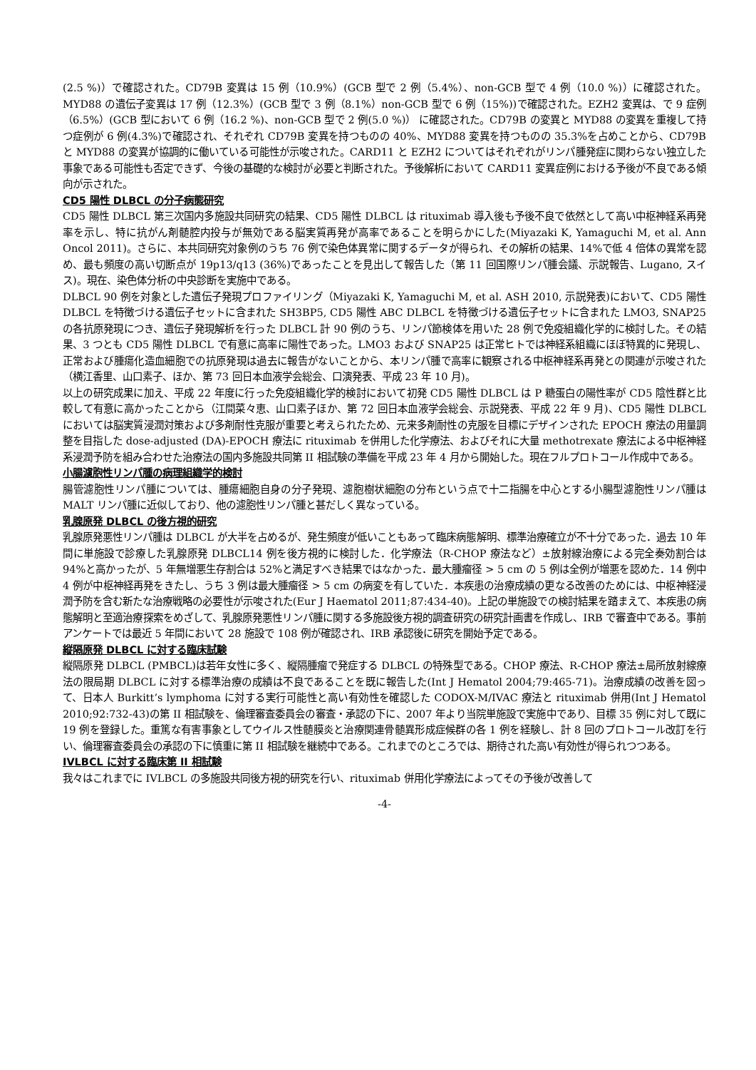(2.5 %)）で確認された。CD79B 変異は 15 例（10.9%）(GCB 型で 2 例（5.4%）、non-GCB 型で 4 例（10.0 %)）に確認された。MYD88 の遺伝子変異は 17 例（12.3%）(GCB 型で 3 例（8.1%）non-GCB 型で 6 例（15%))で確認された。EZH2 変異は、で 9 症例（6.5%）(GCB 型において 6 例（16.2 %)、non-GCB 型で 2 例(5.0 %)） に確認された。CD79B の変異と MYD88 の変異を重複して持つ症例が 6 例(4.3%)で確認され、それぞれ CD79B 変異を持つものの 40%、MYD88 変異を持つものの 35.3%を占めことから、CD79B と MYD88 の変異が協調的に働いている可能性が示唆された。CARD11 と EZH2 についてはそれぞれがリンパ腫発症に関わらない独立した事象である可能性も否定できず、今後の基礎的な検討が必要と判断された。予後解析において CARD11 変異症例における予後が不良である傾向が示された。
CD5 陽性 DLBCL の分子病態研究
CD5 陽性 DLBCL 第三次国内多施設共同研究の結果、CD5 陽性 DLBCL は rituximab 導入後も予後不良で依然として高い中枢神経系再発率を示し、特に抗がん剤髄腔内投与が無効である脳実質再発が高率であることを明らかにした(Miyazaki K, Yamaguchi M, et al. Ann Oncol 2011)。さらに、本共同研究対象例のうち 76 例で染色体異常に関するデータが得られ、その解析の結果、14%で低 4 倍体の異常を認め、最も頻度の高い切断点が 19p13/q13 (36%)であったことを見出して報告した（第 11 回国際リンパ腫会議、示説報告、Lugano, スイス)。現在、染色体分析の中央診断を実施中である。
DLBCL 90 例を対象とした遺伝子発現プロファイリング（Miyazaki K, Yamaguchi M, et al. ASH 2010, 示説発表)において、CD5 陽性 DLBCL を特徴づける遺伝子セットに含まれた SH3BP5, CD5 陽性 ABC DLBCL を特徴づける遺伝子セットに含まれた LMO3, SNAP25 の各抗原発現につき、遺伝子発現解析を行った DLBCL 計 90 例のうち、リンパ節検体を用いた 28 例で免疫組織化学的に検討した。その結果、3 つとも CD5 陽性 DLBCL で有意に高率に陽性であった。LMO3 および SNAP25 は正常ヒトでは神経系組織にほぼ特異的に発現し、正常および腫瘍化造血細胞での抗原発現は過去に報告がないことから、本リンパ腫で高率に観察される中枢神経系再発との関連が示唆された（横江香里、山口素子、ほか、第 73 回日本血液学会総会、口演発表、平成 23 年 10 月)。
以上の研究成果に加え、平成 22 年度に行った免疫組織化学的検討において初発 CD5 陽性 DLBCL は P 糖蛋白の陽性率が CD5 陰性群と比較して有意に高かったことから（江間菜々恵、山口素子ほか、第 72 回日本血液学会総会、示説発表、平成 22 年 9 月)、CD5 陽性 DLBCL においては脳実質浸潤対策および多剤耐性克服が重要と考えられたため、元来多剤耐性の克服を目標にデザインされた EPOCH 療法の用量調整を目指した dose-adjusted (DA)-EPOCH 療法に rituximab を併用した化学療法、およびそれに大量 methotrexate 療法による中枢神経系浸潤予防を組み合わせた治療法の国内多施設共同第 II 相試験の準備を平成 23 年 4 月から開始した。現在フルプロトコール作成中である。
小腸濾胞性リンパ腫の病理組織学的検討
腸管濾胞性リンパ腫については、腫瘍細胞自身の分子発現、濾胞樹状細胞の分布という点で十二指腸を中心とする小腸型濾胞性リンパ腫は MALT リンパ腫に近似しており、他の濾胞性リンパ腫と甚だしく異なっている。
乳腺原発 DLBCL の後方視的研究
乳腺原発悪性リンパ腫は DLBCL が大半を占めるが、発生頻度が低いこともあって臨床病態解明、標準治療確立が不十分であった．過去 10 年間に単施設で診療した乳腺原発 DLBCL14 例を後方視的に検討した．化学療法（R-CHOP 療法など）±放射線治療による完全奏効割合は 94%と高かったが、5 年無増悪生存割合は 52%と満足すべき結果ではなかった．最大腫瘤径 > 5 cm の 5 例は全例が増悪を認めた．14 例中 4 例が中枢神経再発をきたし、うち 3 例は最大腫瘤径 > 5 cm の病変を有していた．本疾患の治療成績の更なる改善のためには、中枢神経浸潤予防を含む新たな治療戦略の必要性が示唆された(Eur J Haematol 2011;87:434-40)。上記の単施設での検討結果を踏まえて、本疾患の病態解明と至適治療探索をめざして、乳腺原発悪性リンパ腫に関する多施設後方視的調査研究の研究計画書を作成し、IRB で審査中である。事前アンケートでは最近 5 年間において 28 施設で 108 例が確認され、IRB 承認後に研究を開始予定である。
縦隔原発 DLBCL に対する臨床試験
縦隔原発 DLBCL (PMBCL)は若年女性に多く、縦隔腫瘤で発症する DLBCL の特殊型である。CHOP 療法、R-CHOP 療法±局所放射線療法の限局期 DLBCL に対する標準治療の成績は不良であることを既に報告した(Int J Hematol 2004;79:465-71)。治療成績の改善を図って、日本人 Burkitt’s lymphoma に対する実行可能性と高い有効性を確認した CODOX-M/IVAC 療法と rituximab 併用(Int J Hematol 2010;92:732-43)の第 II 相試験を、倫理審査委員会の審査・承認の下に、2007 年より当院単施設で実施中であり、目標 35 例に対して既に 19 例を登録した。重篤な有害事象としてウイルス性髄膜炎と治療関連骨髄異形成症候群の各 1 例を経験し、計 8 回のプロトコール改訂を行い、倫理審査委員会の承認の下に慎重に第 II 相試験を継続中である。これまでのところでは、期待された高い有効性が得られつつある。
IVLBCL に対する臨床第 II 相試験
我々はこれまでに IVLBCL の多施設共同後方視的研究を行い、rituximab 併用化学療法によってその予後が改善して
-4-